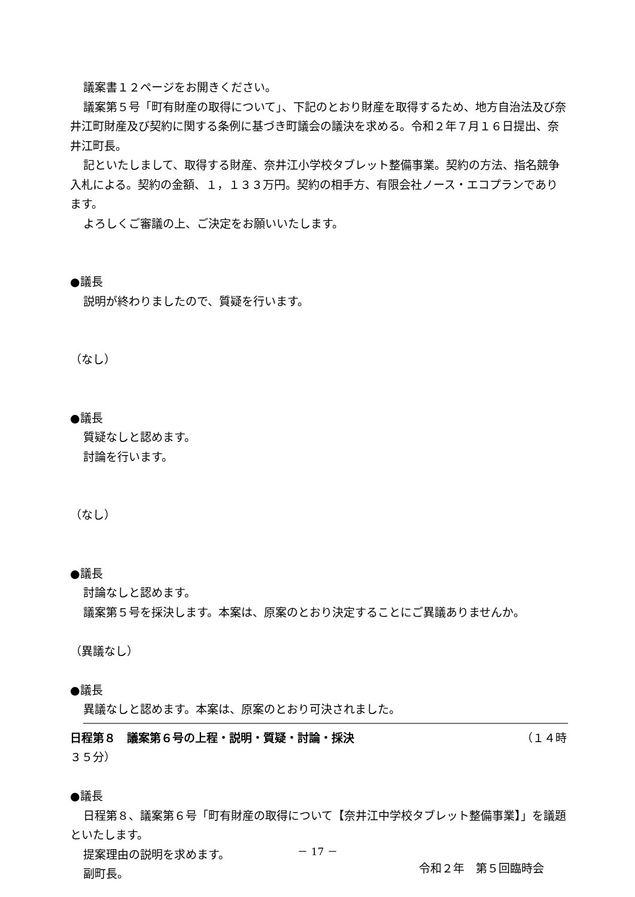議案書１２ページをお開きください。
議案第５号「町有財産の取得について」、下記のとおり財産を取得するため、地方自治法及び奈井江町財産及び契約に関する条例に基づき町議会の議決を求める。令和２年７月１６日提出、奈井江町長。
記といたしまして、取得する財産、奈井江小学校タブレット整備事業。契約の方法、指名競争入札による。契約の金額、１，１３３万円。契約の相手方、有限会社ノース・エコプランであります。
よろしくご審議の上、ご決定をお願いいたします。
●議長
説明が終わりましたので、質疑を行います。
（なし）
●議長
質疑なしと認めます。
討論を行います。
（なし）
●議長
討論なしと認めます。
議案第５号を採決します。本案は、原案のとおり決定することにご異議ありませんか。
（異議なし）
●議長
異議なしと認めます。本案は、原案のとおり可決されました。
日程第８　議案第６号の上程・説明・質疑・討論・採決 （１４時
３５分）
●議長
日程第８、議案第６号「町有財産の取得について【奈井江中学校タブレット整備事業】」を議題といたします。
提案理由の説明を求めます。
副町長。
－ 17 －
令和２年　第５回臨時会